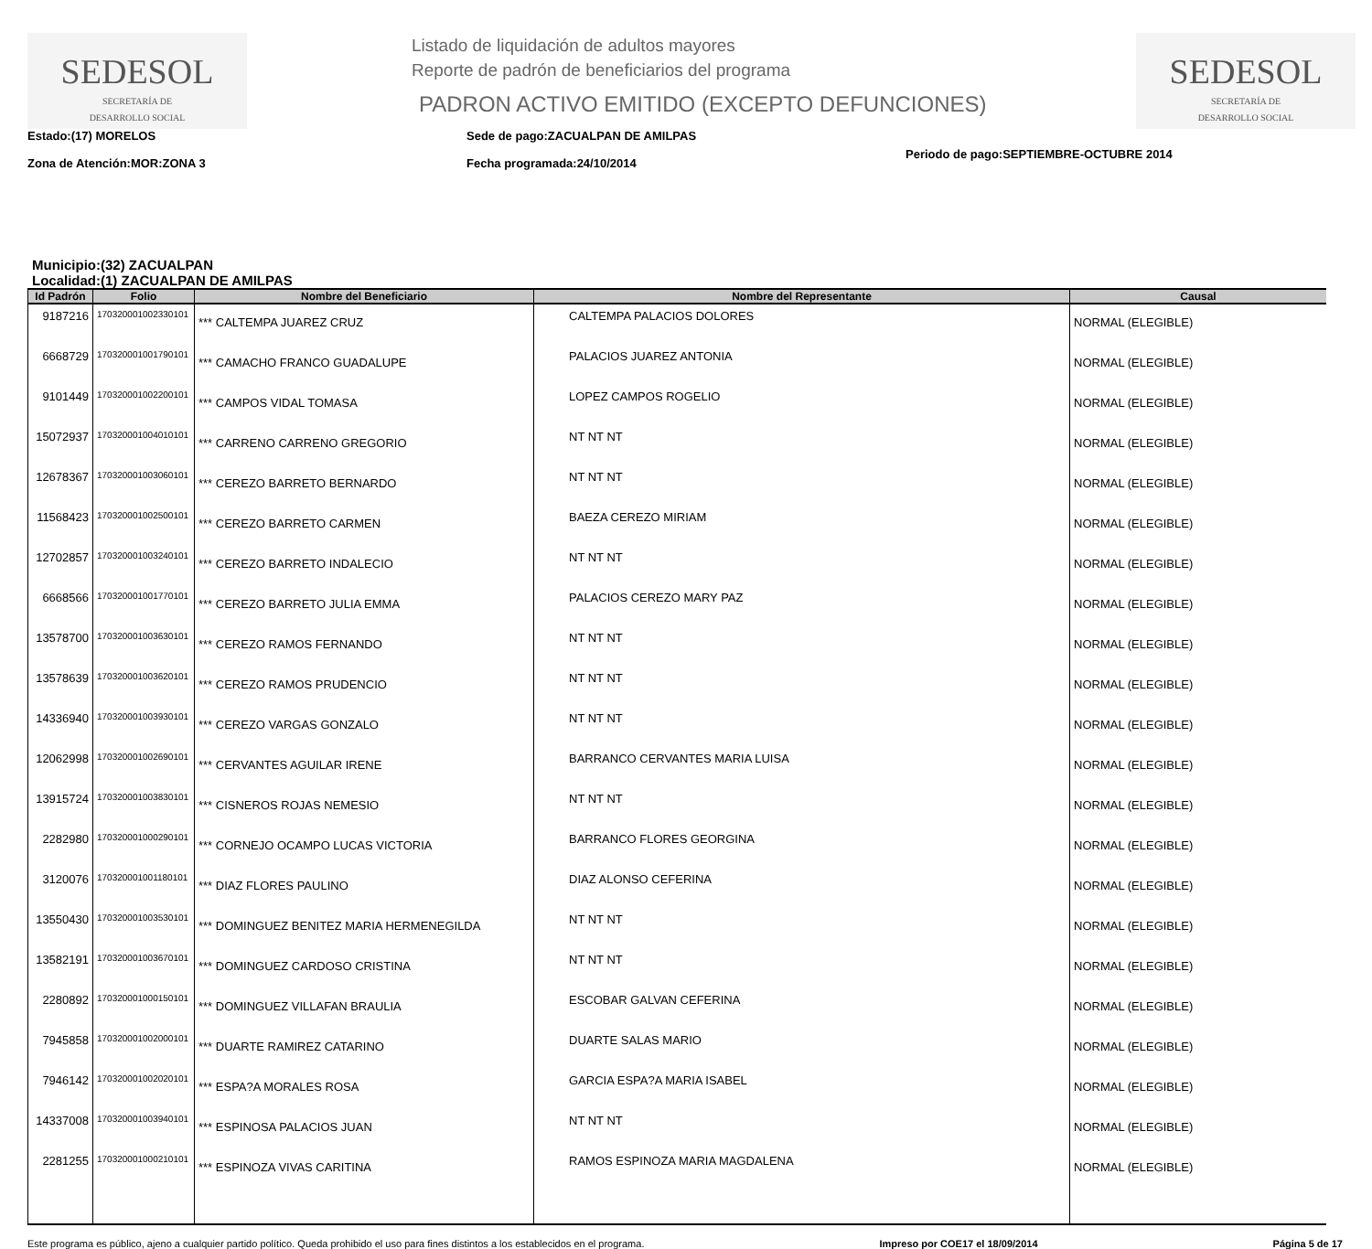SEDESOL
SECRETARÍA DE
DESARROLLO SOCIAL
Listado de liquidación de adultos mayores
Reporte de padrón de beneficiarios del programa
PADRON ACTIVO EMITIDO (EXCEPTO DEFUNCIONES)
SEDESOL
SECRETARÍA DE
DESARROLLO SOCIAL
Estado:(17) MORELOS
Zona de Atención:MOR:ZONA 3
Sede de pago:ZACUALPAN DE AMILPAS
Fecha programada:24/10/2014
Periodo de pago:SEPTIEMBRE-OCTUBRE 2014
Municipio:(32) ZACUALPAN
Localidad:(1) ZACUALPAN DE AMILPAS
| Id Padrón | Folio | Nombre del Beneficiario | Nombre del Representante | Causal |
| --- | --- | --- | --- | --- |
| 9187216 | 170320001002330101 | *** CALTEMPA JUAREZ CRUZ | CALTEMPA PALACIOS DOLORES | NORMAL (ELEGIBLE) |
| 6668729 | 170320001001790101 | *** CAMACHO FRANCO GUADALUPE | PALACIOS JUAREZ ANTONIA | NORMAL (ELEGIBLE) |
| 9101449 | 170320001002200101 | *** CAMPOS VIDAL TOMASA | LOPEZ CAMPOS ROGELIO | NORMAL (ELEGIBLE) |
| 15072937 | 170320001004010101 | *** CARRENO CARRENO GREGORIO | NT NT NT | NORMAL (ELEGIBLE) |
| 12678367 | 170320001003060101 | *** CEREZO BARRETO BERNARDO | NT NT NT | NORMAL (ELEGIBLE) |
| 11568423 | 170320001002500101 | *** CEREZO BARRETO CARMEN | BAEZA CEREZO MIRIAM | NORMAL (ELEGIBLE) |
| 12702857 | 170320001003240101 | *** CEREZO BARRETO INDALECIO | NT NT NT | NORMAL (ELEGIBLE) |
| 6668566 | 170320001001770101 | *** CEREZO BARRETO JULIA EMMA | PALACIOS CEREZO MARY PAZ | NORMAL (ELEGIBLE) |
| 13578700 | 170320001003630101 | *** CEREZO RAMOS FERNANDO | NT NT NT | NORMAL (ELEGIBLE) |
| 13578639 | 170320001003620101 | *** CEREZO RAMOS PRUDENCIO | NT NT NT | NORMAL (ELEGIBLE) |
| 14336940 | 170320001003930101 | *** CEREZO VARGAS GONZALO | NT NT NT | NORMAL (ELEGIBLE) |
| 12062998 | 170320001002690101 | *** CERVANTES AGUILAR IRENE | BARRANCO CERVANTES MARIA LUISA | NORMAL (ELEGIBLE) |
| 13915724 | 170320001003830101 | *** CISNEROS ROJAS NEMESIO | NT NT NT | NORMAL (ELEGIBLE) |
| 2282980 | 170320001000290101 | *** CORNEJO OCAMPO LUCAS VICTORIA | BARRANCO FLORES GEORGINA | NORMAL (ELEGIBLE) |
| 3120076 | 170320001001180101 | *** DIAZ FLORES PAULINO | DIAZ ALONSO CEFERINA | NORMAL (ELEGIBLE) |
| 13550430 | 170320001003530101 | *** DOMINGUEZ BENITEZ MARIA HERMENEGILDA | NT NT NT | NORMAL (ELEGIBLE) |
| 13582191 | 170320001003670101 | *** DOMINGUEZ CARDOSO CRISTINA | NT NT NT | NORMAL (ELEGIBLE) |
| 2280892 | 170320001000150101 | *** DOMINGUEZ VILLAFAN BRAULIA | ESCOBAR GALVAN CEFERINA | NORMAL (ELEGIBLE) |
| 7945858 | 170320001002000101 | *** DUARTE RAMIREZ CATARINO | DUARTE SALAS MARIO | NORMAL (ELEGIBLE) |
| 7946142 | 170320001002020101 | *** ESPA?A MORALES ROSA | GARCIA ESPA?A MARIA ISABEL | NORMAL (ELEGIBLE) |
| 14337008 | 170320001003940101 | *** ESPINOSA PALACIOS JUAN | NT NT NT | NORMAL (ELEGIBLE) |
| 2281255 | 170320001000210101 | *** ESPINOZA VIVAS CARITINA | RAMOS ESPINOZA MARIA MAGDALENA | NORMAL (ELEGIBLE) |
Este programa es público, ajeno a cualquier partido político. Queda prohibido el uso para fines distintos a los establecidos en el programa. Impreso por COE17 el 18/09/2014 Página 5 de 17